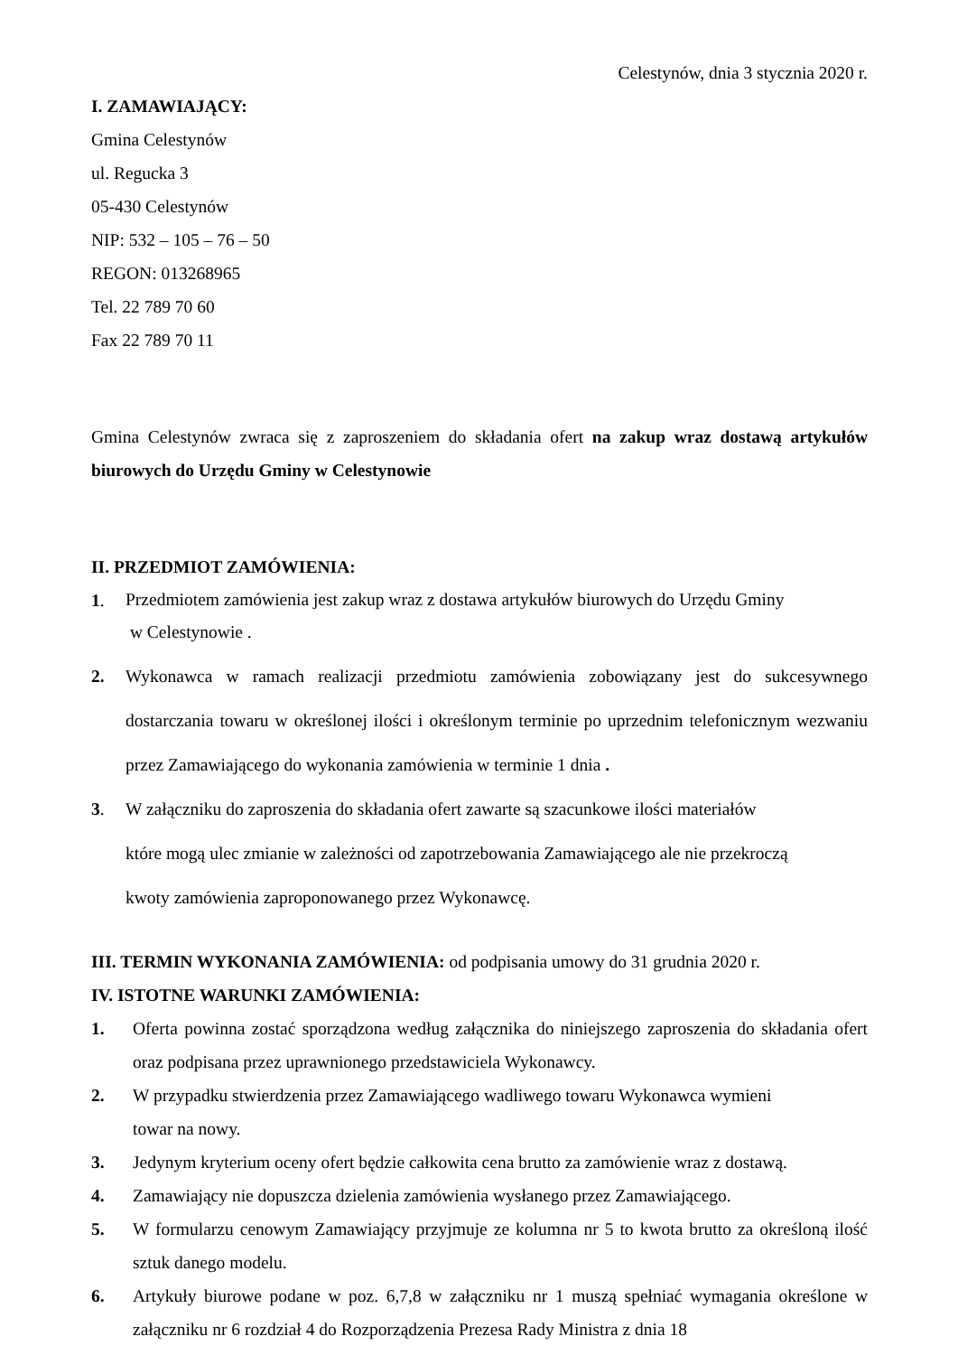Celestynów, dnia 3 stycznia 2020 r.
I. ZAMAWIAJĄCY:
Gmina Celestynów
ul. Regucka 3
05-430 Celestynów
NIP: 532 – 105 – 76 – 50
REGON: 013268965
Tel. 22 789 70 60
Fax 22 789 70 11
Gmina Celestynów zwraca się z zaproszeniem do składania ofert na zakup wraz dostawą artykułów biurowych do Urzędu Gminy w Celestynowie
II. PRZEDMIOT ZAMÓWIENIA:
1.
Przedmiotem zamówienia jest zakup wraz z dostawa artykułów biurowych do Urzędu Gminy
w Celestynowie .
2. Wykonawca w ramach realizacji przedmiotu zamówienia zobowiązany jest do sukcesywnego dostarczania towaru w określonej ilości i określonym terminie po uprzednim telefonicznym wezwaniu przez Zamawiającego do wykonania zamówienia w terminie 1 dnia .
3. W załączniku do zaproszenia do składania ofert zawarte są szacunkowe ilości materiałów
które mogą ulec zmianie w zależności od zapotrzebowania Zamawiającego ale nie przekroczą
kwoty zamówienia zaproponowanego przez Wykonawcę.
III. TERMIN WYKONANIA ZAMÓWIENIA: od podpisania umowy do 31 grudnia 2020 r.
IV. ISTOTNE WARUNKI ZAMÓWIENIA:
1. Oferta powinna zostać sporządzona według załącznika do niniejszego zaproszenia do składania ofert oraz podpisana przez uprawnionego przedstawiciela Wykonawcy.
2. W przypadku stwierdzenia przez Zamawiającego wadliwego towaru Wykonawca wymieni
towar na nowy.
3. Jedynym kryterium oceny ofert będzie całkowita cena brutto za zamówienie wraz z dostawą.
4. Zamawiający nie dopuszcza dzielenia zamówienia wysłanego przez Zamawiającego.
5. W formularzu cenowym Zamawiający przyjmuje ze kolumna nr 5 to kwota brutto za określoną ilość sztuk danego modelu.
6. Artykuły biurowe podane w poz. 6,7,8 w załączniku nr 1 muszą spełniać wymagania określone w załączniku nr 6 rozdział 4 do Rozporządzenia Prezesa Rady Ministra z dnia 18